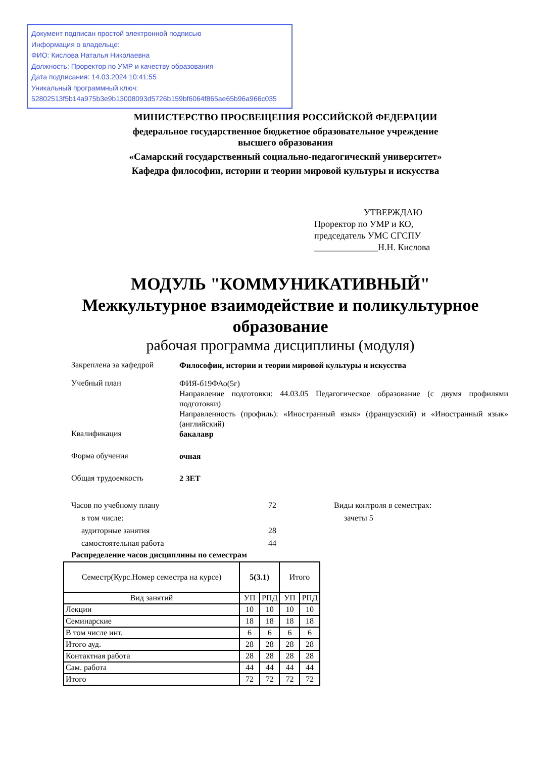Документ подписан простой электронной подписью
Информация о владельце:
ФИО: Кислова Наталья Николаевна
Должность: Проректор по УМР и качеству образования
Дата подписания: 14.03.2024 10:41:55
Уникальный программный ключ:
52802513f5b14a975b3e9b13008093d5726b159bf6064f865ae65b96a966c035
МИНИСТЕРСТВО ПРОСВЕЩЕНИЯ РОССИЙСКОЙ ФЕДЕРАЦИИ
федеральное государственное бюджетное образовательное учреждение
высшего образования
«Самарский государственный социально-педагогический университет»
Кафедра философии, истории и теории мировой культуры и искусства
УТВЕРЖДАЮ
Проректор по УМР и КО,
председатель УМС СГСПУ
______________Н.Н. Кислова
МОДУЛЬ "КОММУНИКАТИВНЫЙ"
Межкультурное взаимодействие и поликультурное образование
рабочая программа дисциплины (модуля)
Закреплена за кафедрой
Философии, истории и теории мировой культуры и искусства
Учебный план
ФИЯ-б19ФАо(5г)
Направление подготовки: 44.03.05 Педагогическое образование (с двумя профилями подготовки)
Направленность (профиль): «Иностранный язык» (французский) и «Иностранный язык» (английский)
Квалификация
бакалавр
Форма обучения
очная
Общая трудоемкость
2 ЗЕТ
Часов по учебному плану
в том числе:
аудиторные занятия
самостоятельная работа
72
28
44
Виды контроля в семестрах:
зачеты 5
Распределение часов дисциплины по семестрам
| Семестр(Курс.Номер семестра на курсе) | 5(3.1) | | Итого | |
| --- | --- | --- | --- | --- |
| Вид занятий | УП | РПД | УП | РПД |
| Лекции | 10 | 10 | 10 | 10 |
| Семинарские | 18 | 18 | 18 | 18 |
| В том числе инт. | 6 | 6 | 6 | 6 |
| Итого ауд. | 28 | 28 | 28 | 28 |
| Контактная работа | 28 | 28 | 28 | 28 |
| Сам. работа | 44 | 44 | 44 | 44 |
| Итого | 72 | 72 | 72 | 72 |